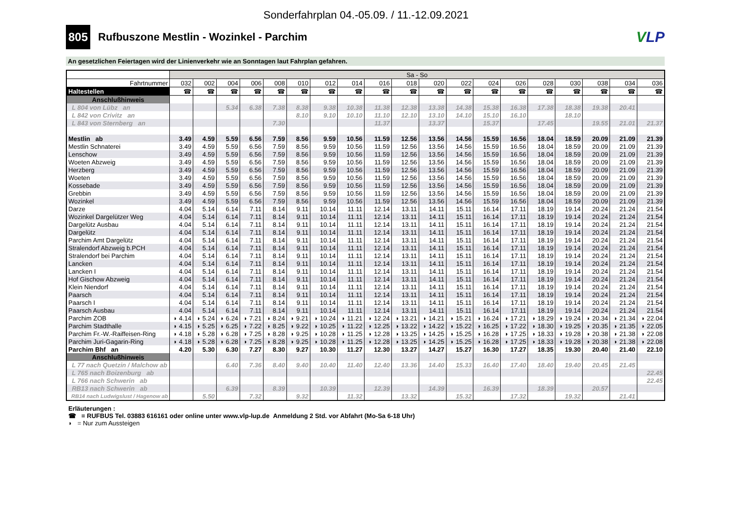Sonderfahrplan 04.-05.09. / 11.-12.09.2021
805
Rufbuszone Mestlin - Wozinkel - Parchim
VLP
An gesetzlichen Feiertagen wird der Linienverkehr wie an Sonntagen laut Fahrplan gefahren.
| | Sa - So | | | | | | | | | | | | | | | | | | |
| Fahrtnummer | 032 | 002 | 004 | 006 | 008 | 010 | 012 | 014 | 016 | 018 | 020 | 022 | 024 | 026 | 028 | 030 | 038 | 034 | 036 |
| Haltestellen | ☎ | ☎ | ☎ | ☎ | ☎ | ☎ | ☎ | ☎ | ☎ | ☎ | ☎ | ☎ | ☎ | ☎ | ☎ | ☎ | ☎ | ☎ | ☎ |
| Anschlußhinweis | | | | | | | | | | | | | | | | | | | |
| L 804 von Lübz an | | | 5.34 | 6.38 | 7.38 | 8.38 | 9.38 | 10.38 | 11.38 | 12.38 | 13.38 | 14.38 | 15.38 | 16.38 | 17.38 | 18.38 | 19.38 | 20.41 | |
| L 842 von Crivitz an | | | | | | 8.10 | 9.10 | 10.10 | 11.10 | 12.10 | 13.10 | 14.10 | 15.10 | 16.10 | | 18.10 | | | |
| L 843 von Sternberg an | | | | | 7.30 | | | | 11.37 | | 13.37 | | 15.37 | | 17.45 | | 19.55 | 21.01 | 21.37 |
| Mestlin ab | 3.49 | 4.59 | 5.59 | 6.56 | 7.59 | 8.56 | 9.59 | 10.56 | 11.59 | 12.56 | 13.56 | 14.56 | 15.59 | 16.56 | 18.04 | 18.59 | 20.09 | 21.09 | 21.39 |
| Mestlin Schnaterei | 3.49 | 4.59 | 5.59 | 6.56 | 7.59 | 8.56 | 9.59 | 10.56 | 11.59 | 12.56 | 13.56 | 14.56 | 15.59 | 16.56 | 18.04 | 18.59 | 20.09 | 21.09 | 21.39 |
| Lenschow | 3.49 | 4.59 | 5.59 | 6.56 | 7.59 | 8.56 | 9.59 | 10.56 | 11.59 | 12.56 | 13.56 | 14.56 | 15.59 | 16.56 | 18.04 | 18.59 | 20.09 | 21.09 | 21.39 |
| Woeten Abzweig | 3.49 | 4.59 | 5.59 | 6.56 | 7.59 | 8.56 | 9.59 | 10.56 | 11.59 | 12.56 | 13.56 | 14.56 | 15.59 | 16.56 | 18.04 | 18.59 | 20.09 | 21.09 | 21.39 |
| Herzberg | 3.49 | 4.59 | 5.59 | 6.56 | 7.59 | 8.56 | 9.59 | 10.56 | 11.59 | 12.56 | 13.56 | 14.56 | 15.59 | 16.56 | 18.04 | 18.59 | 20.09 | 21.09 | 21.39 |
| Woeten | 3.49 | 4.59 | 5.59 | 6.56 | 7.59 | 8.56 | 9.59 | 10.56 | 11.59 | 12.56 | 13.56 | 14.56 | 15.59 | 16.56 | 18.04 | 18.59 | 20.09 | 21.09 | 21.39 |
| Kossebade | 3.49 | 4.59 | 5.59 | 6.56 | 7.59 | 8.56 | 9.59 | 10.56 | 11.59 | 12.56 | 13.56 | 14.56 | 15.59 | 16.56 | 18.04 | 18.59 | 20.09 | 21.09 | 21.39 |
| Grebbin | 3.49 | 4.59 | 5.59 | 6.56 | 7.59 | 8.56 | 9.59 | 10.56 | 11.59 | 12.56 | 13.56 | 14.56 | 15.59 | 16.56 | 18.04 | 18.59 | 20.09 | 21.09 | 21.39 |
| Wozinkel | 3.49 | 4.59 | 5.59 | 6.56 | 7.59 | 8.56 | 9.59 | 10.56 | 11.59 | 12.56 | 13.56 | 14.56 | 15.59 | 16.56 | 18.04 | 18.59 | 20.09 | 21.09 | 21.39 |
| Darze | 4.04 | 5.14 | 6.14 | 7.11 | 8.14 | 9.11 | 10.14 | 11.11 | 12.14 | 13.11 | 14.11 | 15.11 | 16.14 | 17.11 | 18.19 | 19.14 | 20.24 | 21.24 | 21.54 |
| Wozinkel Dargelützer Weg | 4.04 | 5.14 | 6.14 | 7.11 | 8.14 | 9.11 | 10.14 | 11.11 | 12.14 | 13.11 | 14.11 | 15.11 | 16.14 | 17.11 | 18.19 | 19.14 | 20.24 | 21.24 | 21.54 |
| Dargelütz Ausbau | 4.04 | 5.14 | 6.14 | 7.11 | 8.14 | 9.11 | 10.14 | 11.11 | 12.14 | 13.11 | 14.11 | 15.11 | 16.14 | 17.11 | 18.19 | 19.14 | 20.24 | 21.24 | 21.54 |
| Dargelütz | 4.04 | 5.14 | 6.14 | 7.11 | 8.14 | 9.11 | 10.14 | 11.11 | 12.14 | 13.11 | 14.11 | 15.11 | 16.14 | 17.11 | 18.19 | 19.14 | 20.24 | 21.24 | 21.54 |
| Parchim Amt Dargelütz | 4.04 | 5.14 | 6.14 | 7.11 | 8.14 | 9.11 | 10.14 | 11.11 | 12.14 | 13.11 | 14.11 | 15.11 | 16.14 | 17.11 | 18.19 | 19.14 | 20.24 | 21.24 | 21.54 |
| Stralendorf Abzweig b.PCH | 4.04 | 5.14 | 6.14 | 7.11 | 8.14 | 9.11 | 10.14 | 11.11 | 12.14 | 13.11 | 14.11 | 15.11 | 16.14 | 17.11 | 18.19 | 19.14 | 20.24 | 21.24 | 21.54 |
| Stralendorf bei Parchim | 4.04 | 5.14 | 6.14 | 7.11 | 8.14 | 9.11 | 10.14 | 11.11 | 12.14 | 13.11 | 14.11 | 15.11 | 16.14 | 17.11 | 18.19 | 19.14 | 20.24 | 21.24 | 21.54 |
| Lancken | 4.04 | 5.14 | 6.14 | 7.11 | 8.14 | 9.11 | 10.14 | 11.11 | 12.14 | 13.11 | 14.11 | 15.11 | 16.14 | 17.11 | 18.19 | 19.14 | 20.24 | 21.24 | 21.54 |
| Lancken I | 4.04 | 5.14 | 6.14 | 7.11 | 8.14 | 9.11 | 10.14 | 11.11 | 12.14 | 13.11 | 14.11 | 15.11 | 16.14 | 17.11 | 18.19 | 19.14 | 20.24 | 21.24 | 21.54 |
| Hof Gischow Abzweig | 4.04 | 5.14 | 6.14 | 7.11 | 8.14 | 9.11 | 10.14 | 11.11 | 12.14 | 13.11 | 14.11 | 15.11 | 16.14 | 17.11 | 18.19 | 19.14 | 20.24 | 21.24 | 21.54 |
| Klein Niendorf | 4.04 | 5.14 | 6.14 | 7.11 | 8.14 | 9.11 | 10.14 | 11.11 | 12.14 | 13.11 | 14.11 | 15.11 | 16.14 | 17.11 | 18.19 | 19.14 | 20.24 | 21.24 | 21.54 |
| Paarsch | 4.04 | 5.14 | 6.14 | 7.11 | 8.14 | 9.11 | 10.14 | 11.11 | 12.14 | 13.11 | 14.11 | 15.11 | 16.14 | 17.11 | 18.19 | 19.14 | 20.24 | 21.24 | 21.54 |
| Paarsch I | 4.04 | 5.14 | 6.14 | 7.11 | 8.14 | 9.11 | 10.14 | 11.11 | 12.14 | 13.11 | 14.11 | 15.11 | 16.14 | 17.11 | 18.19 | 19.14 | 20.24 | 21.24 | 21.54 |
| Paarsch Ausbau | 4.04 | 5.14 | 6.14 | 7.11 | 8.14 | 9.11 | 10.14 | 11.11 | 12.14 | 13.11 | 14.11 | 15.11 | 16.14 | 17.11 | 18.19 | 19.14 | 20.24 | 21.24 | 21.54 |
| Parchim ZOB | ◗ 4.14 | ◗ 5.24 | ◗ 6.24 | ◗ 7.21 | ◗ 8.24 | ◗ 9.21 | ◗ 10.24 | ◗ 11.21 | ◗ 12.24 | ◗ 13.21 | ◗ 14.21 | ◗ 15.21 | ◗ 16.24 | ◗ 17.21 | ◗ 18.29 | ◗ 19.24 | ◗ 20.34 | ◗ 21.34 | ◗ 22.04 |
| Parchim Stadthalle | ◗ 4.15 | ◗ 5.25 | ◗ 6.25 | ◗ 7.22 | ◗ 8.25 | ◗ 9.22 | ◗ 10.25 | ◗ 11.22 | ◗ 12.25 | ◗ 13.22 | ◗ 14.22 | ◗ 15.22 | ◗ 16.25 | ◗ 17.22 | ◗ 18.30 | ◗ 19.25 | ◗ 20.35 | ◗ 21.35 | ◗ 22.05 |
| Parchim Fr.-W.-Raiffeisen-Ring | ◗ 4.18 | ◗ 5.28 | ◗ 6.28 | ◗ 7.25 | ◗ 8.28 | ◗ 9.25 | ◗ 10.28 | ◗ 11.25 | ◗ 12.28 | ◗ 13.25 | ◗ 14.25 | ◗ 15.25 | ◗ 16.28 | ◗ 17.25 | ◗ 18.33 | ◗ 19.28 | ◗ 20.38 | ◗ 21.38 | ◗ 22.08 |
| Parchim Juri-Gagarin-Ring | ◗ 4.18 | ◗ 5.28 | ◗ 6.28 | ◗ 7.25 | ◗ 8.28 | ◗ 9.25 | ◗ 10.28 | ◗ 11.25 | ◗ 12.28 | ◗ 13.25 | ◗ 14.25 | ◗ 15.25 | ◗ 16.28 | ◗ 17.25 | ◗ 18.33 | ◗ 19.28 | ◗ 20.38 | ◗ 21.38 | ◗ 22.08 |
| Parchim Bhf an | 4.20 | 5.30 | 6.30 | 7.27 | 8.30 | 9.27 | 10.30 | 11.27 | 12.30 | 13.27 | 14.27 | 15.27 | 16.30 | 17.27 | 18.35 | 19.30 | 20.40 | 21.40 | 22.10 |
| Anschlußhinweis | | | | | | | | | | | | | | | | | | | |
| L 77 nach Quetzin / Malchow ab | | | 6.40 | 7.36 | 8.40 | 9.40 | 10.40 | 11.40 | 12.40 | 13.36 | 14.40 | 15.33 | 16.40 | 17.40 | 18.40 | 19.40 | 20.45 | 21.45 | |
| L 765 nach Boizenburg ab | | | | | | | | | | | | | | | | | | | 22.45 |
| L 766 nach Schwerin ab | | | | | | | | | | | | | | | | | | | 22.45 |
| RB13 nach Schwerin ab | | | 6.39 | | 8.39 | | 10.39 | | 12.39 | | 14.39 | | 16.39 | | 18.39 | | 20.57 | | |
| RB14 nach Ludwigslust / Hagenow ab | | 5.50 | | 7.32 | | 9.32 | | 11.32 | | 13.32 | | 15.32 | | 17.32 | | 19.32 | | 21.41 | |
Erläuterungen :
☎ = RUFBUS Tel. 03883 616161 oder online unter www.vlp-lup.de Anmeldung 2 Std. vor Abfahrt (Mo-Sa 6-18 Uhr)
◗ = Nur zum Aussteigen